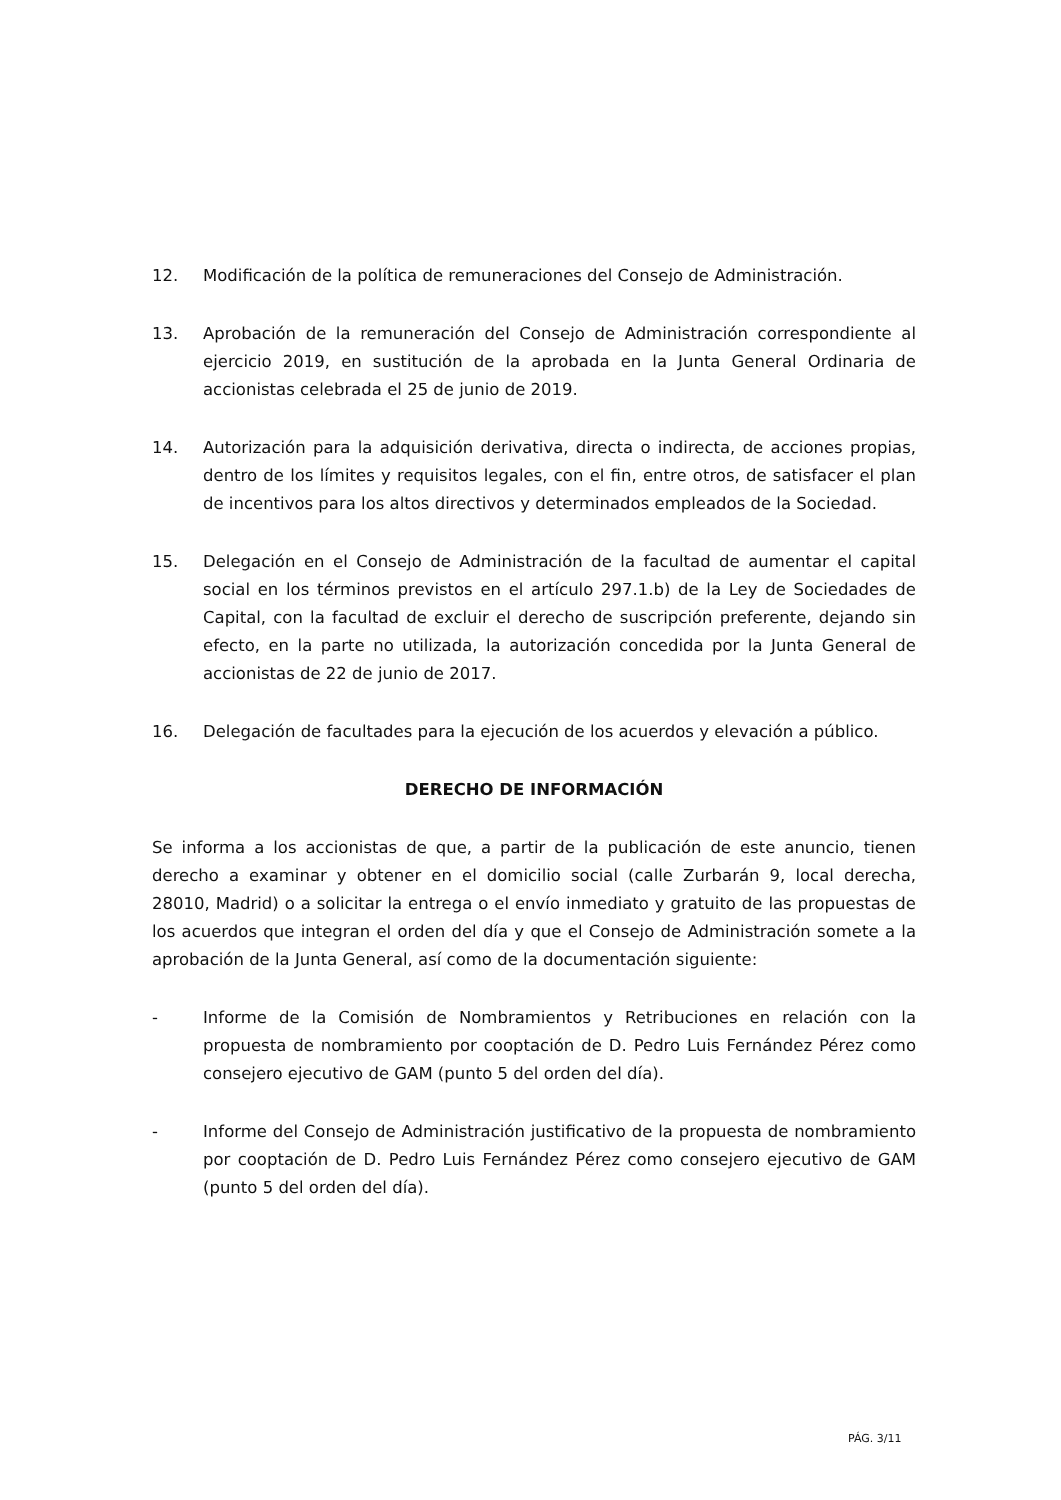12. Modificación de la política de remuneraciones del Consejo de Administración.
13. Aprobación de la remuneración del Consejo de Administración correspondiente al ejercicio 2019, en sustitución de la aprobada en la Junta General Ordinaria de accionistas celebrada el 25 de junio de 2019.
14. Autorización para la adquisición derivativa, directa o indirecta, de acciones propias, dentro de los límites y requisitos legales, con el fin, entre otros, de satisfacer el plan de incentivos para los altos directivos y determinados empleados de la Sociedad.
15. Delegación en el Consejo de Administración de la facultad de aumentar el capital social en los términos previstos en el artículo 297.1.b) de la Ley de Sociedades de Capital, con la facultad de excluir el derecho de suscripción preferente, dejando sin efecto, en la parte no utilizada, la autorización concedida por la Junta General de accionistas de 22 de junio de 2017.
16. Delegación de facultades para la ejecución de los acuerdos y elevación a público.
DERECHO DE INFORMACIÓN
Se informa a los accionistas de que, a partir de la publicación de este anuncio, tienen derecho a examinar y obtener en el domicilio social (calle Zurbarán 9, local derecha, 28010, Madrid) o a solicitar la entrega o el envío inmediato y gratuito de las propuestas de los acuerdos que integran el orden del día y que el Consejo de Administración somete a la aprobación de la Junta General, así como de la documentación siguiente:
- Informe de la Comisión de Nombramientos y Retribuciones en relación con la propuesta de nombramiento por cooptación de D. Pedro Luis Fernández Pérez como consejero ejecutivo de GAM (punto 5 del orden del día).
- Informe del Consejo de Administración justificativo de la propuesta de nombramiento por cooptación de D. Pedro Luis Fernández Pérez como consejero ejecutivo de GAM (punto 5 del orden del día).
PÁG. 3/11